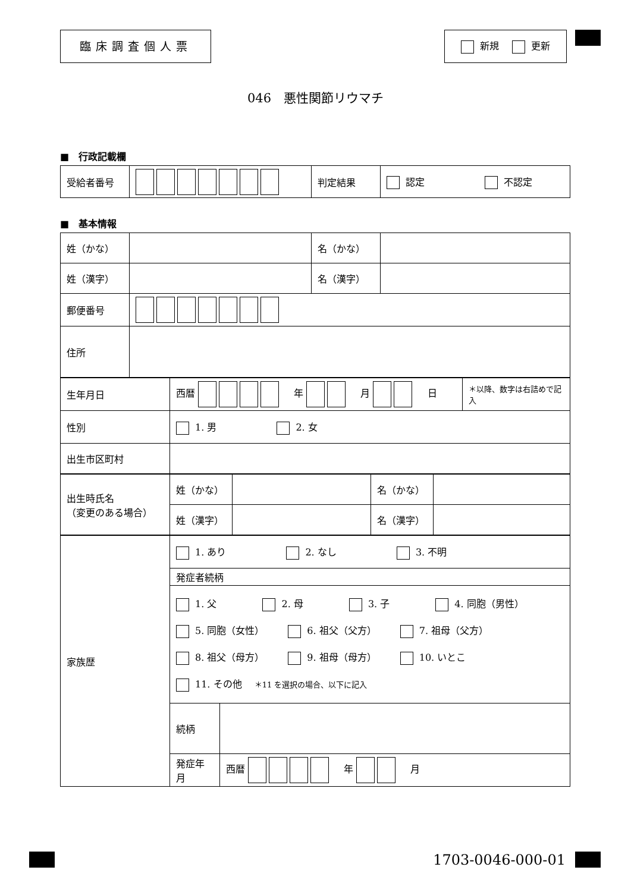臨床調査個人票
新規 　 更新
046　悪性関節リウマチ
■　行政記載欄
| 受給者番号 | | 判定結果 | 認定 不認定 |
■　基本情報
| 姓（かな） | | 名（かな） | |
| 姓（漢字） | | 名（漢字） | |
| 郵便番号 | | | |
| 住所 | | | |
| 生年月日 | 西暦 年 月 日 | ＊以降、数字は右詰めで記入 |
| 性別 | 1. 男 2. 女 | |
| 出生市区町村 | | |
| 出生時氏名 （変更のある場合） | 姓（かな） | | 名（かな） | |
| | 姓（漢字） | | 名（漢字） | |
| 家族歴 | 1. あり 2. なし 3. 不明 | |
| | 発症者続柄 | |
| | 1. 父 2. 母 3. 子 4. 同胞（男性） 5. 同胞（女性） 6. 祖父（父方） 7. 祖母（父方） 8. 祖父（母方） 9. 祖母（母方） 10. いとこ 11. その他 ＊11 を選択の場合、以下に記入 | |
| | 続柄 | |
| | 発症年月 | 西暦 年 月 |
1703-0046-000-01